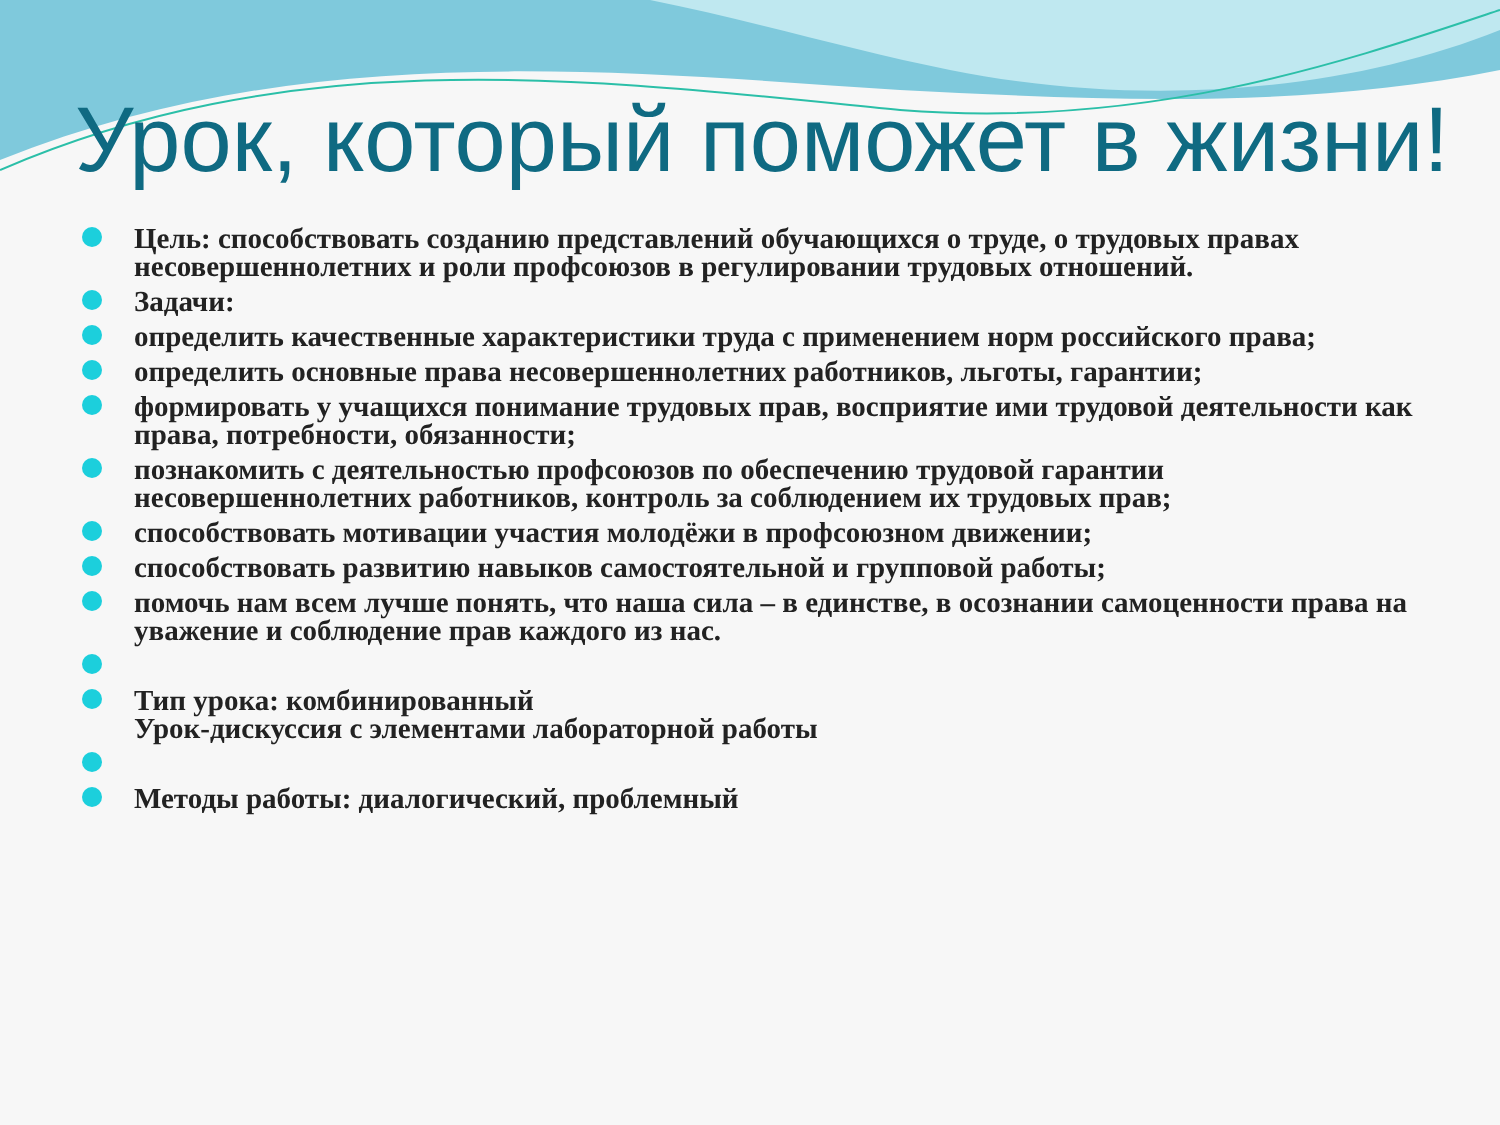Урок, который поможет в жизни!
Цель: способствовать созданию представлений обучающихся о труде, о трудовых правах несовершеннолетних и роли профсоюзов в регулировании трудовых отношений.
Задачи:
определить качественные характеристики труда с применением норм российского права;
определить основные права несовершеннолетних работников, льготы, гарантии;
формировать у учащихся понимание трудовых прав, восприятие ими трудовой деятельности как права, потребности, обязанности;
познакомить с деятельностью профсоюзов по обеспечению трудовой гарантии несовершеннолетних работников, контроль за соблюдением их трудовых прав;
способствовать мотивации участия молодёжи в профсоюзном движении;
способствовать развитию навыков самостоятельной и групповой работы;
помочь нам всем лучше понять, что наша сила – в единстве, в осознании самоценности права на уважение и соблюдение прав каждого из нас.
Тип урока: комбинированный
Урок-дискуссия с элементами лабораторной работы
Методы работы: диалогический, проблемный